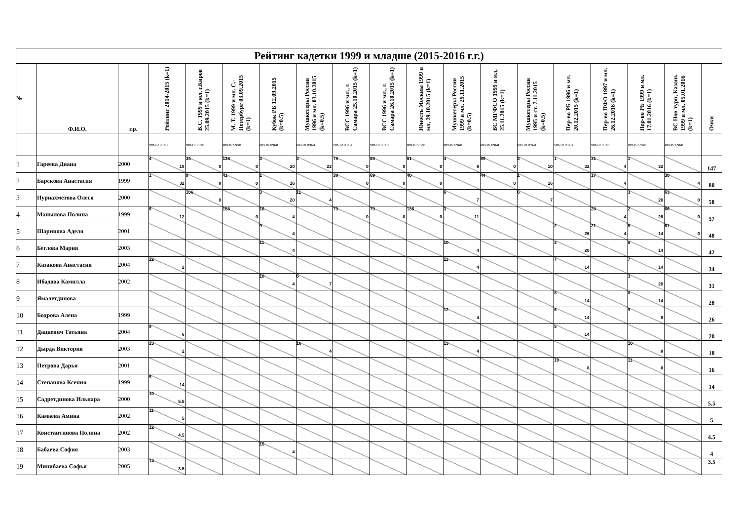| Рейтинг кадетки 1999 и младше (2015-2016 г.г.) | | | | | | | | | | | | | | | | | | |
| --- | --- | --- | --- | --- | --- | --- | --- | --- | --- | --- | --- | --- | --- | --- | --- | --- | --- | --- |
| № | Ф.И.О. | г.р. | Рейтинг 2014-2015 (k=1) | В.С. 1999 и мл. г.Киров 25.09.2015 (k=1) | М. Т. 1999 и мл. С.-Петербург 03.09.2015 (k=1) | Кубок РБ 12.09.2015 (k=0.5) | Мушкетеры России 1996 и мл. 03.10.2015 (k=0.5) | ВСС 1996 и мл., г. Самара 25.10.2015 (k=1) | ВСС 1996 и мл., г. Самара 26.10.2015 (k=1) | Юность Москвы 1999 и мл, 29.10.2015 (k=1) | Мушкетеры России 1999 и мл. 29.11.2015 (k=0.5) | ВС МГФСО 1999 и мл, 25.11.2015 (k=1) | Мушкетеры России 1995 и ст. 7.11.2015 (k=0.5) | Пер-во РБ 1996 и мл. 20.12.2015 (k=1) | Пер-во ПФО 1997 и мл. 26.12.2016 (k=1) | Пер-во РБ 1999 и мл. 17.01.2016 (k=1) | ВС Нов турн, Казань 1999 и мл, 05.01.2016 (k=1) | Очки |
| | | | место очки | место очки | место очки | место очки | место очки | место очки | место очки | место очки | место очки | место очки | место очки | место очки | место очки | место очки | место очки | |
| 1 | Гареева Диана | 2000 | 4 18 | 34 0 | 138 0 | 3 20 | 3 22 | 78 0 | 68 0 | 61 0 | 4 9 | 89 0 | 3 10 | 1 32 | 31 4 | 1 32 | | 147 |
| 2 | Барскова Анастасия | 1999 | 1 32 | 9 8 | 41 0 | 1 16 | | 38 0 | 69 0 | 40 0 | | 44 0 | 1 16 | | 17 4 | | 30 4 | 80 |
| 3 | Нуриахметова Олеся | 2000 | | 106 0 | | 3 20 | 11 4 | | | | 6 7 | | 6 7 | | | 3 20 | 63 0 | 58 |
| 4 | Манылова Полина | 1999 | 6 12 | | 158 0 | 16 4 | | 79 0 | 79 0 | 136 0 | 3 11 | | | | 28 4 | 2 26 | 66 0 | 57 |
| 5 | Шарипова Аделя | 2001 | | | | 9 4 | | | | | | | | 2 26 | 21 4 | 5 14 | 61 0 | 48 |
| 6 | Беглова Мария | 2003 | | | | 11 4 | | | | | 10 4 | | | 3 20 | | 6 14 | | 42 |
| 7 | Казакова Анастасия | 2004 | 22 2 | | | | | | | | 11 4 | | | 7 14 | | 7 14 | | 34 |
| 8 | Ибадова Камилла | 2002 | | | | 10 4 | 6 7 | | | | | | | | | 3 20 | | 31 |
| 9 | Ямалетдинова | | | | | | | | | | | | | 8 14 | | 8 14 | | 28 |
| 10 | Бодрова Алена | 1999 | | | | | | | | | 12 4 | | | 6 14 | | 9 8 | | 26 |
| 11 | Дацкевич Татьяна | 2004 | 9 6 | | | | | | | | | | | 5 14 | | | | 20 |
| 12 | Дырда Виктория | 2003 | 23 2 | | | | 16 4 | | | | 13 4 | | | | | 10 8 | | 18 |
| 13 | Петрова Дарья | 2001 | | | | | | | | | | | | 10 8 | | 11 8 | | 16 |
| 14 | Степанова Ксения | 1999 | 5 14 | | | | | | | | | | | | | | | 14 |
| 15 | Садретдинова Ильнара | 2000 | 10 5.5 | | | | | | | | | | | | | | | 5.5 |
| 16 | Камаева Амина | 2002 | 11 5 | | | | | | | | | | | | | | | 5 |
| 17 | Константинова Полина | 2002 | 12 4.5 | | | | | | | | | | | | | | | 4.5 |
| 18 | Бабаева София | 2003 | | | | 15 4 | | | | | | | | | | | | 4 |
| 19 | Минибаева Софья | 2005 | 14 3.5 | | | | | | | | | | | | | | | 3.5 |